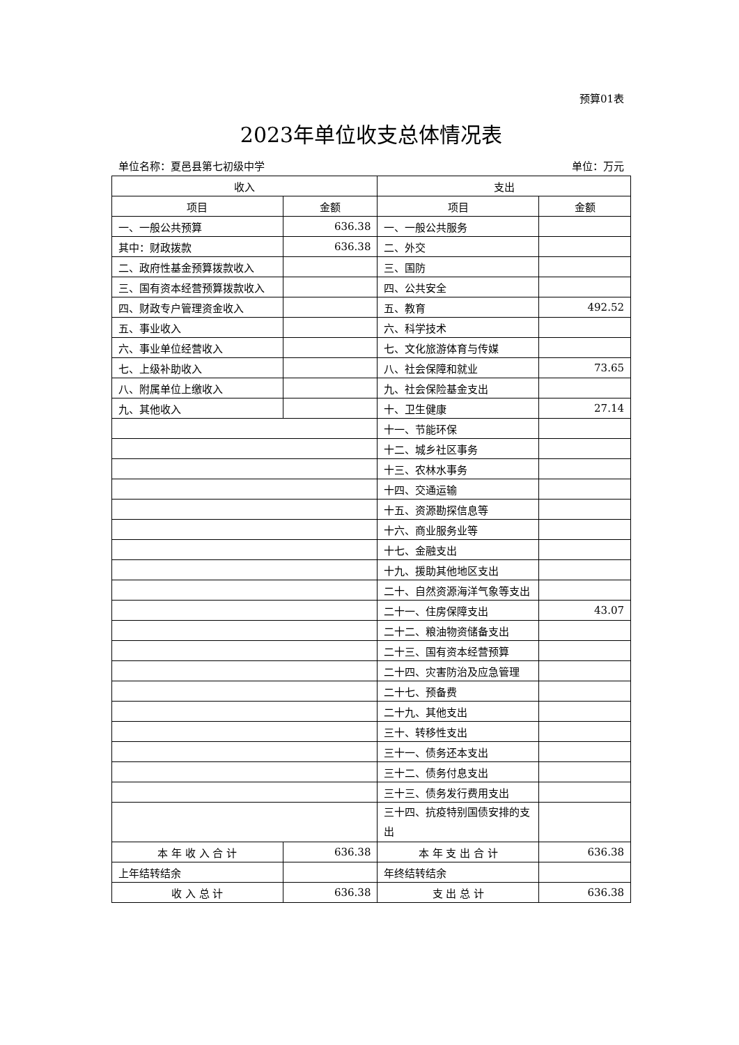预算01表
2023年单位收支总体情况表
单位名称：夏邑县第七初级中学 单位：万元
| 收入 | | 支出 | |
| --- | --- | --- | --- |
| 项目 | 金额 | 项目 | 金额 |
| 一、一般公共预算 | 636.38 | 一、一般公共服务 | |
| 其中：财政拨款 | 636.38 | 二、外交 | |
| 二、政府性基金预算拨款收入 | | 三、国防 | |
| 三、国有资本经营预算拨款收入 | | 四、公共安全 | |
| 四、财政专户管理资金收入 | | 五、教育 | 492.52 |
| 五、事业收入 | | 六、科学技术 | |
| 六、事业单位经营收入 | | 七、文化旅游体育与传媒 | |
| 七、上级补助收入 | | 八、社会保障和就业 | 73.65 |
| 八、附属单位上缴收入 | | 九、社会保险基金支出 | |
| 九、其他收入 | | 十、卫生健康 | 27.14 |
| | | 十一、节能环保 | |
| | | 十二、城乡社区事务 | |
| | | 十三、农林水事务 | |
| | | 十四、交通运输 | |
| | | 十五、资源勘探信息等 | |
| | | 十六、商业服务业等 | |
| | | 十七、金融支出 | |
| | | 十九、援助其他地区支出 | |
| | | 二十、自然资源海洋气象等支出 | |
| | | 二十一、住房保障支出 | 43.07 |
| | | 二十二、粮油物资储备支出 | |
| | | 二十三、国有资本经营预算 | |
| | | 二十四、灾害防治及应急管理 | |
| | | 二十七、预备费 | |
| | | 二十九、其他支出 | |
| | | 三十、转移性支出 | |
| | | 三十一、债务还本支出 | |
| | | 三十二、债务付息支出 | |
| | | 三十三、债务发行费用支出 | |
| | | 三十四、抗疫特别国债安排的支出 | |
| 本 年 收 入 合 计 | 636.38 | 本 年 支 出 合 计 | 636.38 |
| 上年结转结余 | | 年终结转结余 | |
| 收 入 总 计 | 636.38 | 支 出 总 计 | 636.38 |